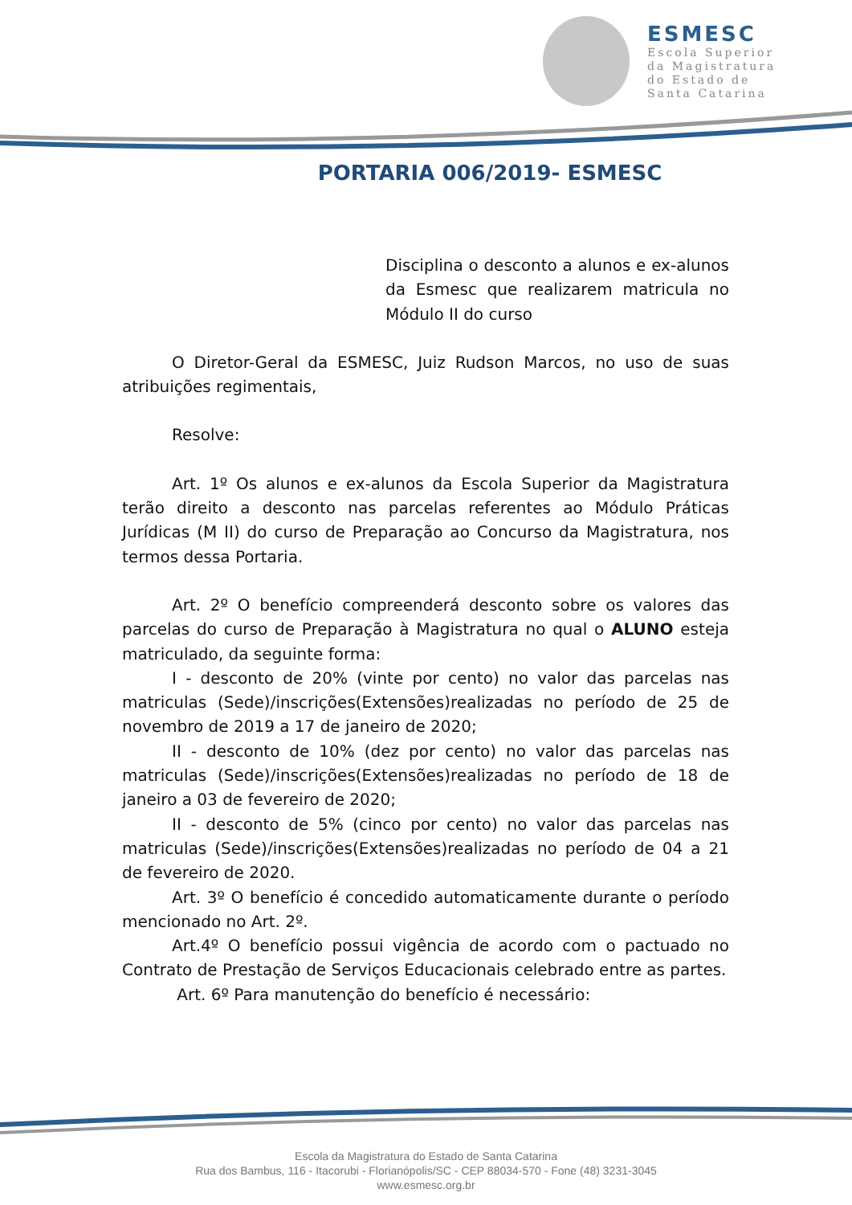ESMESC
Escola Superior
da Magistratura
do Estado de
Santa Catarina
PORTARIA 006/2019- ESMESC
Disciplina o desconto a alunos e ex-alunos da Esmesc que realizarem matricula no Módulo II do curso
O Diretor-Geral da ESMESC, Juiz Rudson Marcos, no uso de suas atribuições regimentais,
Resolve:
Art. 1º Os alunos e ex-alunos da Escola Superior da Magistratura terão direito a desconto nas parcelas referentes ao Módulo Práticas Jurídicas (M II) do curso de Preparação ao Concurso da Magistratura, nos termos dessa Portaria.
Art. 2º O benefício compreenderá desconto sobre os valores das parcelas do curso de Preparação à Magistratura no qual o ALUNO esteja matriculado, da seguinte forma:
I - desconto de 20% (vinte por cento) no valor das parcelas nas matriculas (Sede)/inscrições(Extensões)realizadas no período de 25 de novembro de 2019 a 17 de janeiro de 2020;
II - desconto de 10% (dez por cento) no valor das parcelas nas matriculas (Sede)/inscrições(Extensões)realizadas no período de 18 de janeiro a 03 de fevereiro de 2020;
II - desconto de 5% (cinco por cento) no valor das parcelas nas matriculas (Sede)/inscrições(Extensões)realizadas no período de 04 a 21 de fevereiro de 2020.
Art. 3º O benefício é concedido automaticamente durante o período mencionado no Art. 2º.
Art.4º O benefício possui vigência de acordo com o pactuado no Contrato de Prestação de Serviços Educacionais celebrado entre as partes.
Art. 6º Para manutenção do benefício é necessário:
Escola da Magistratura do Estado de Santa Catarina
Rua dos Bambus, 116 - Itacorubi - Florianópolis/SC - CEP 88034-570 - Fone (48) 3231-3045
www.esmesc.org.br